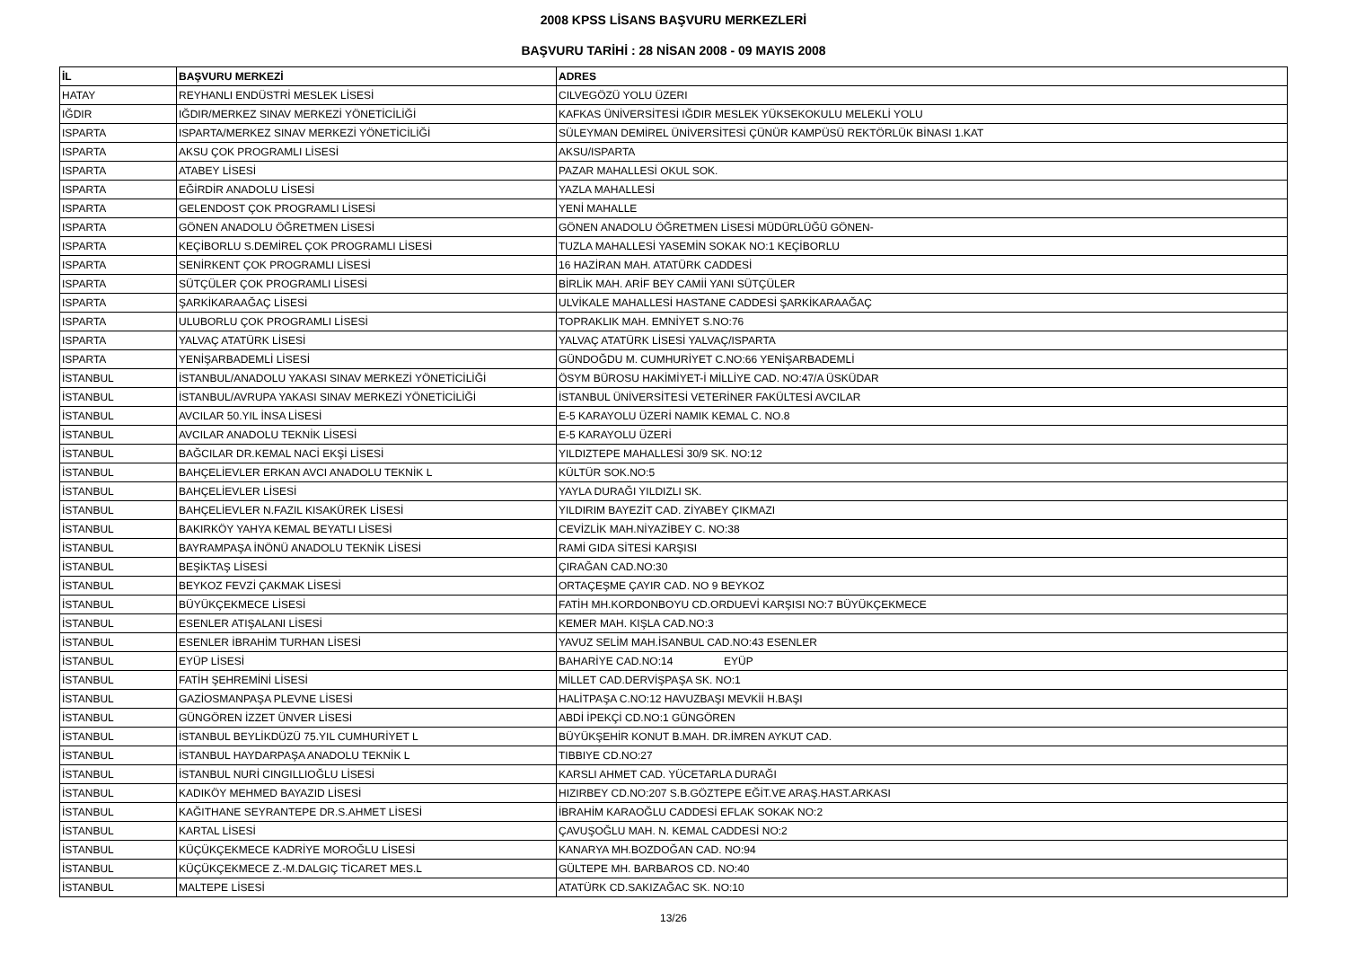2008 KPSS LİSANS BAŞVURU MERKEZLERİ
BAŞVURU TARİHİ : 28 NİSAN 2008 - 09 MAYIS 2008
| İL | BAŞVURU MERKEZİ | ADRES |
| --- | --- | --- |
| HATAY | REYHANLI ENDÜSTRİ MESLEK LİSESİ | CILVEGÖZÜ YOLU ÜZERI |
| IĞDIR | IĞDIR/MERKEZ SINAV MERKEZİ YÖNETİCİLİĞİ | KAFKAS ÜNİVERSİTESİ IĞDIR MESLEK YÜKSEKOKULU MELEKLİ YOLU |
| ISPARTA | ISPARTA/MERKEZ SINAV MERKEZİ YÖNETİCİLİĞİ | SÜLEYMAN DEMİREL ÜNİVERSİTESİ ÇÜNÜR KAMPÜSÜ REKTÖRLÜK BİNASI 1.KAT |
| ISPARTA | AKSU ÇOK PROGRAMLI LİSESİ | AKSU/ISPARTA |
| ISPARTA | ATABEY LİSESİ | PAZAR MAHALLESİ OKUL SOK. |
| ISPARTA | EĞİRDİR ANADOLU LİSESİ | YAZLA MAHALLESİ |
| ISPARTA | GELENDOST ÇOK PROGRAMLI LİSESİ | YENİ MAHALLE |
| ISPARTA | GÖNEN ANADOLU ÖĞRETMEN LİSESİ | GÖNEN ANADOLU ÖĞRETMEN LİSESİ MÜDÜRLÜĞÜ GÖNEN- |
| ISPARTA | KEÇİBORLU S.DEMİREL ÇOK PROGRAMLI LİSESİ | TUZLA MAHALLESİ YASEMİN SOKAK NO:1 KEÇİBORLU |
| ISPARTA | SENİRKENT ÇOK PROGRAMLI LİSESİ | 16 HAZİRAN MAH. ATATÜRK CADDESİ |
| ISPARTA | SÜTÇÜLER ÇOK PROGRAMLI LİSESİ | BİRLİK MAH. ARİF BEY CAMİİ YANI SÜTÇÜLER |
| ISPARTA | ŞARKİKARAAĞAÇ LİSESİ | ULVİKALE MAHALLESİ HASTANE CADDESİ ŞARKİKARAAĞAÇ |
| ISPARTA | ULUBORLU ÇOK PROGRAMLI LİSESİ | TOPRAKLIK MAH. EMNİYET S.NO:76 |
| ISPARTA | YALVAÇ ATATÜRK LİSESİ | YALVAÇ ATATÜRK LİSESİ YALVAÇ/ISPARTA |
| ISPARTA | YENİŞARBADEMLİ LİSESİ | GÜNDOĞDU M. CUMHURİYET C.NO:66 YENİŞARBADEMLİ |
| İSTANBUL | İSTANBUL/ANADOLU YAKASI SINAV MERKEZİ YÖNETİCİLİĞİ | ÖSYM BÜROSU HAKİMİYET-İ MİLLİYE CAD. NO:47/A ÜSKÜDAR |
| İSTANBUL | İSTANBUL/AVRUPA YAKASI SINAV MERKEZİ YÖNETİCİLİĞİ | İSTANBUL ÜNİVERSİTESİ VETERİNER FAKÜLTESİ AVCILAR |
| İSTANBUL | AVCILAR 50.YIL İNSA LİSESİ | E-5 KARAYOLU ÜZERİ NAMIK KEMAL C. NO.8 |
| İSTANBUL | AVCILAR ANADOLU TEKNİK LİSESİ | E-5 KARAYOLU ÜZERİ |
| İSTANBUL | BAĞCILAR DR.KEMAL NACİ EKŞİ LİSESİ | YILDIZTEPE MAHALLESİ 30/9 SK. NO:12 |
| İSTANBUL | BAHÇELİEVLER ERKAN AVCI ANADOLU TEKNİK L | KÜLTÜR SOK.NO:5 |
| İSTANBUL | BAHÇELİEVLER LİSESİ | YAYLA DURAĞI YILDIZLI SK. |
| İSTANBUL | BAHÇELİEVLER N.FAZIL KISAKÜREK LİSESİ | YILDIRIM BAYEZİT CAD. ZİYABEY ÇIKMAZI |
| İSTANBUL | BAKIRKÖY YAHYA KEMAL BEYATLI LİSESİ | CEVİZLİK MAH.NİYAZİBEY C. NO:38 |
| İSTANBUL | BAYRAMPAŞA İNÖNÜ ANADOLU TEKNİK LİSESİ | RAMİ GIDA SİTESİ KARŞISI |
| İSTANBUL | BEŞİKTAŞ LİSESİ | ÇIRAĞAN CAD.NO:30 |
| İSTANBUL | BEYKOZ FEVZİ ÇAKMAK LİSESİ | ORTAÇEŞME ÇAYIR CAD. NO 9 BEYKOZ |
| İSTANBUL | BÜYÜKÇEKMECE LİSESİ | FATİH MH.KORDONBOYU CD.ORDUEVİ KARŞISI NO:7 BÜYÜKÇEKMECE |
| İSTANBUL | ESENLER ATIŞALANI LİSESİ | KEMER MAH. KIŞLA CAD.NO:3 |
| İSTANBUL | ESENLER İBRAHİM TURHAN LİSESİ | YAVUZ SELİM MAH.İSANBUL CAD.NO:43 ESENLER |
| İSTANBUL | EYÜP LİSESİ | BAHARİYE CAD.NO:14 EYÜP |
| İSTANBUL | FATİH ŞEHREMİNİ LİSESİ | MİLLET CAD.DERVİŞPAŞA SK. NO:1 |
| İSTANBUL | GAZİOSMANPAŞA PLEVNE LİSESİ | HALİTPAŞA C.NO:12 HAVUZBAŞI MEVKİİ H.BAŞI |
| İSTANBUL | GÜNGÖREN İZZET ÜNVER LİSESİ | ABDİ İPEKÇİ CD.NO:1 GÜNGÖREN |
| İSTANBUL | İSTANBUL BEYLİKDÜZÜ 75.YIL CUMHURİYET L | BÜYÜKŞEHİR KONUT B.MAH. DR.İMREN AYKUT CAD. |
| İSTANBUL | İSTANBUL HAYDARPAŞA ANADOLU TEKNİK L | TIBBIYE CD.NO:27 |
| İSTANBUL | İSTANBUL NURİ CINGILLIOĞLU LİSESİ | KARSLI AHMET CAD. YÜCETARLA DURAĞI |
| İSTANBUL | KADIKÖY MEHMED BAYAZID LİSESİ | HIZIRBEY CD.NO:207 S.B.GÖZTEPE EĞİT.VE ARAŞ.HAST.ARKASI |
| İSTANBUL | KAĞITHANE SEYRANTEPE DR.S.AHMET LİSESİ | İBRAHİM KARAOĞLU CADDESİ EFLAK SOKAK NO:2 |
| İSTANBUL | KARTAL LİSESİ | ÇAVUŞOĞLU MAH. N. KEMAL CADDESİ NO:2 |
| İSTANBUL | KÜÇÜKÇEKMECE KADRİYE MOROĞLU LİSESİ | KANARYA MH.BOZDOĞAN CAD. NO:94 |
| İSTANBUL | KÜÇÜKÇEKMECE Z.-M.DALGIÇ TİCARET MES.L | GÜLTEPE MH. BARBAROS CD. NO:40 |
| İSTANBUL | MALTEPE LİSESİ | ATATÜRK CD.SAKIZAĞAC SK. NO:10 |
13/26